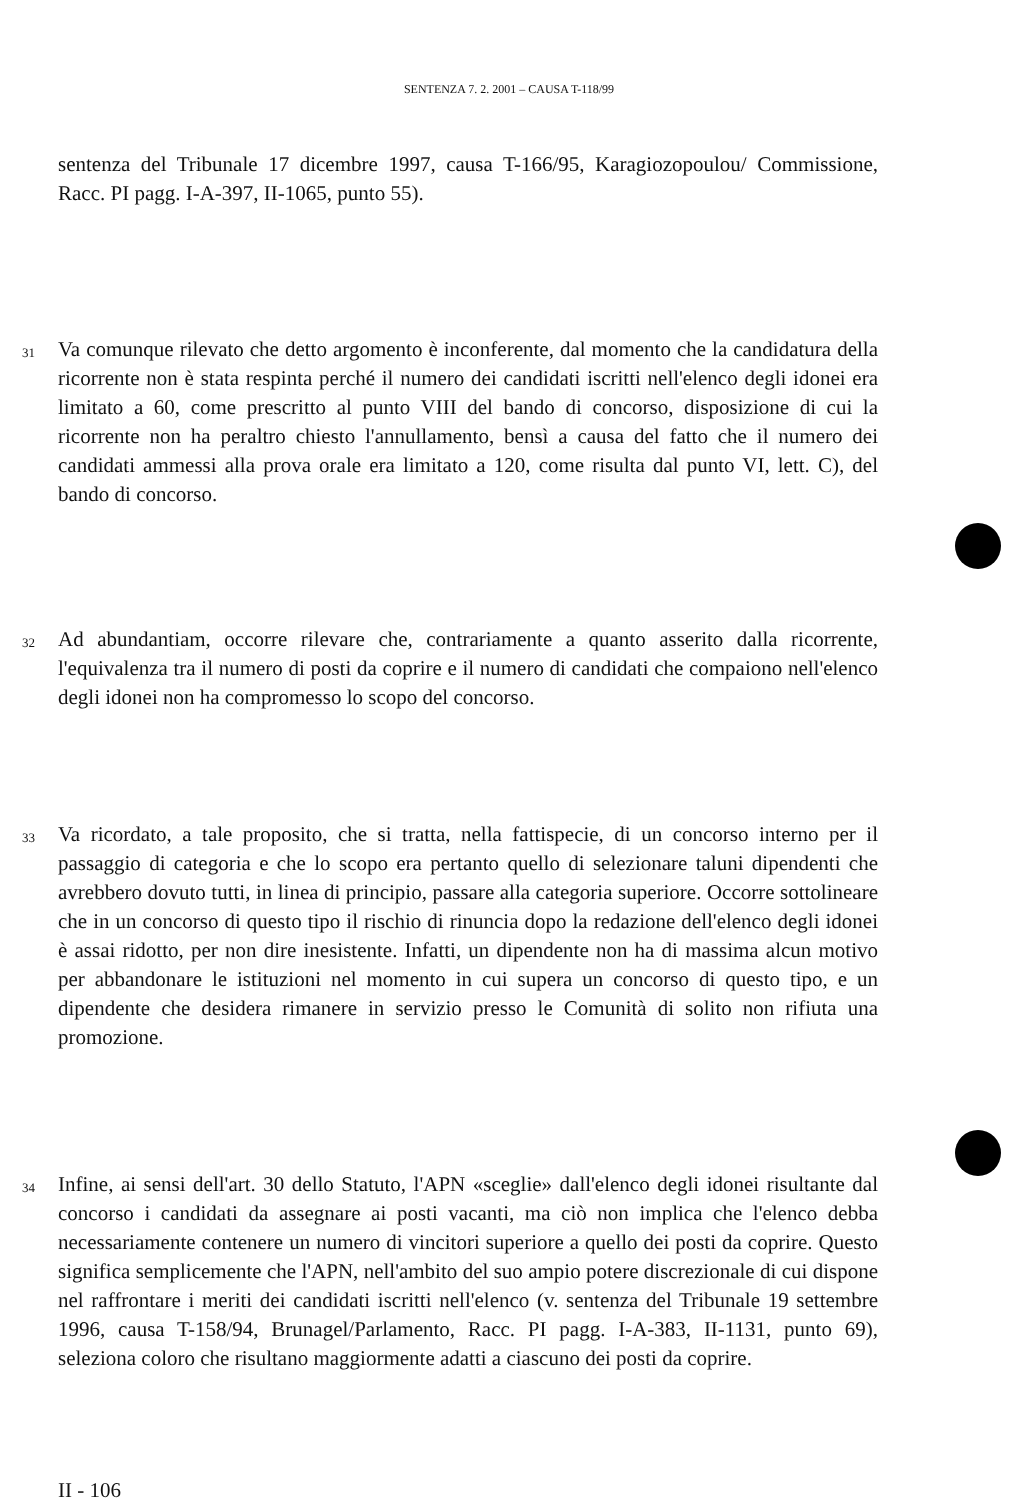SENTENZA 7. 2. 2001 – CAUSA T-118/99
sentenza del Tribunale 17 dicembre 1997, causa T-166/95, Karagiozopoulou/ Commissione, Racc. PI pagg. I-A-397, II-1065, punto 55).
31 Va comunque rilevato che detto argomento è inconferente, dal momento che la candidatura della ricorrente non è stata respinta perché il numero dei candidati iscritti nell'elenco degli idonei era limitato a 60, come prescritto al punto VIII del bando di concorso, disposizione di cui la ricorrente non ha peraltro chiesto l'annullamento, bensì a causa del fatto che il numero dei candidati ammessi alla prova orale era limitato a 120, come risulta dal punto VI, lett. C), del bando di concorso.
32 Ad abundantiam, occorre rilevare che, contrariamente a quanto asserito dalla ricorrente, l'equivalenza tra il numero di posti da coprire e il numero di candidati che compaiono nell'elenco degli idonei non ha compromesso lo scopo del concorso.
33 Va ricordato, a tale proposito, che si tratta, nella fattispecie, di un concorso interno per il passaggio di categoria e che lo scopo era pertanto quello di selezionare taluni dipendenti che avrebbero dovuto tutti, in linea di principio, passare alla categoria superiore. Occorre sottolineare che in un concorso di questo tipo il rischio di rinuncia dopo la redazione dell'elenco degli idonei è assai ridotto, per non dire inesistente. Infatti, un dipendente non ha di massima alcun motivo per abbandonare le istituzioni nel momento in cui supera un concorso di questo tipo, e un dipendente che desidera rimanere in servizio presso le Comunità di solito non rifiuta una promozione.
34 Infine, ai sensi dell'art. 30 dello Statuto, l'APN «sceglie» dall'elenco degli idonei risultante dal concorso i candidati da assegnare ai posti vacanti, ma ciò non implica che l'elenco debba necessariamente contenere un numero di vincitori superiore a quello dei posti da coprire. Questo significa semplicemente che l'APN, nell'ambito del suo ampio potere discrezionale di cui dispone nel raffrontare i meriti dei candidati iscritti nell'elenco (v. sentenza del Tribunale 19 settembre 1996, causa T-158/94, Brunagel/Parlamento, Racc. PI pagg. I-A-383, II-1131, punto 69), seleziona coloro che risultano maggiormente adatti a ciascuno dei posti da coprire.
II - 106